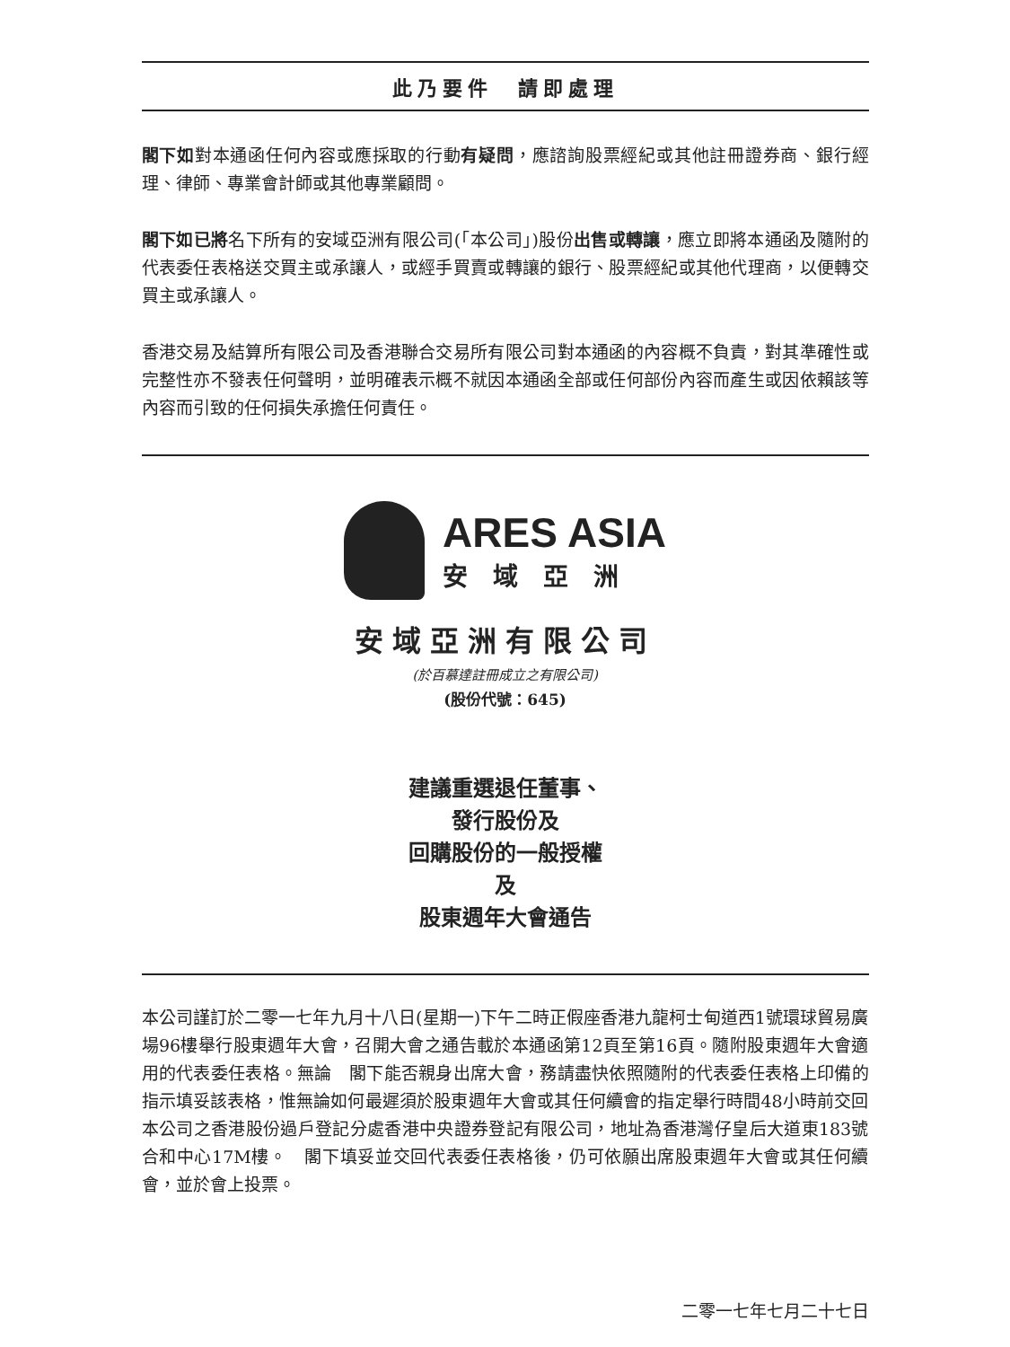此乃要件　請即處理
閣下如對本通函任何內容或應採取的行動有疑問，應諮詢股票經紀或其他註冊證券商、銀行經理、律師、專業會計師或其他專業顧問。
閣下如已將名下所有的安域亞洲有限公司(「本公司」)股份出售或轉讓，應立即將本通函及隨附的代表委任表格送交買主或承讓人，或經手買賣或轉讓的銀行、股票經紀或其他代理商，以便轉交買主或承讓人。
香港交易及結算所有限公司及香港聯合交易所有限公司對本通函的內容概不負責，對其準確性或完整性亦不發表任何聲明，並明確表示概不就因本通函全部或任何部份內容而產生或因依賴該等內容而引致的任何損失承擔任何責任。
ARES ASIA
安域亞洲
安域亞洲有限公司
(於百慕達註冊成立之有限公司)
(股份代號：645)
建議重選退任董事、
發行股份及
回購股份的一般授權
及
股東週年大會通告
本公司謹訂於二零一七年九月十八日(星期一)下午二時正假座香港九龍柯士甸道西1號環球貿易廣場96樓舉行股東週年大會，召開大會之通告載於本通函第12頁至第16頁。隨附股東週年大會適用的代表委任表格。無論　閣下能否親身出席大會，務請盡快依照隨附的代表委任表格上印備的指示填妥該表格，惟無論如何最遲須於股東週年大會或其任何續會的指定舉行時間48小時前交回本公司之香港股份過戶登記分處香港中央證券登記有限公司，地址為香港灣仔皇后大道東183號合和中心17M樓。　閣下填妥並交回代表委任表格後，仍可依願出席股東週年大會或其任何續會，並於會上投票。
二零一七年七月二十七日